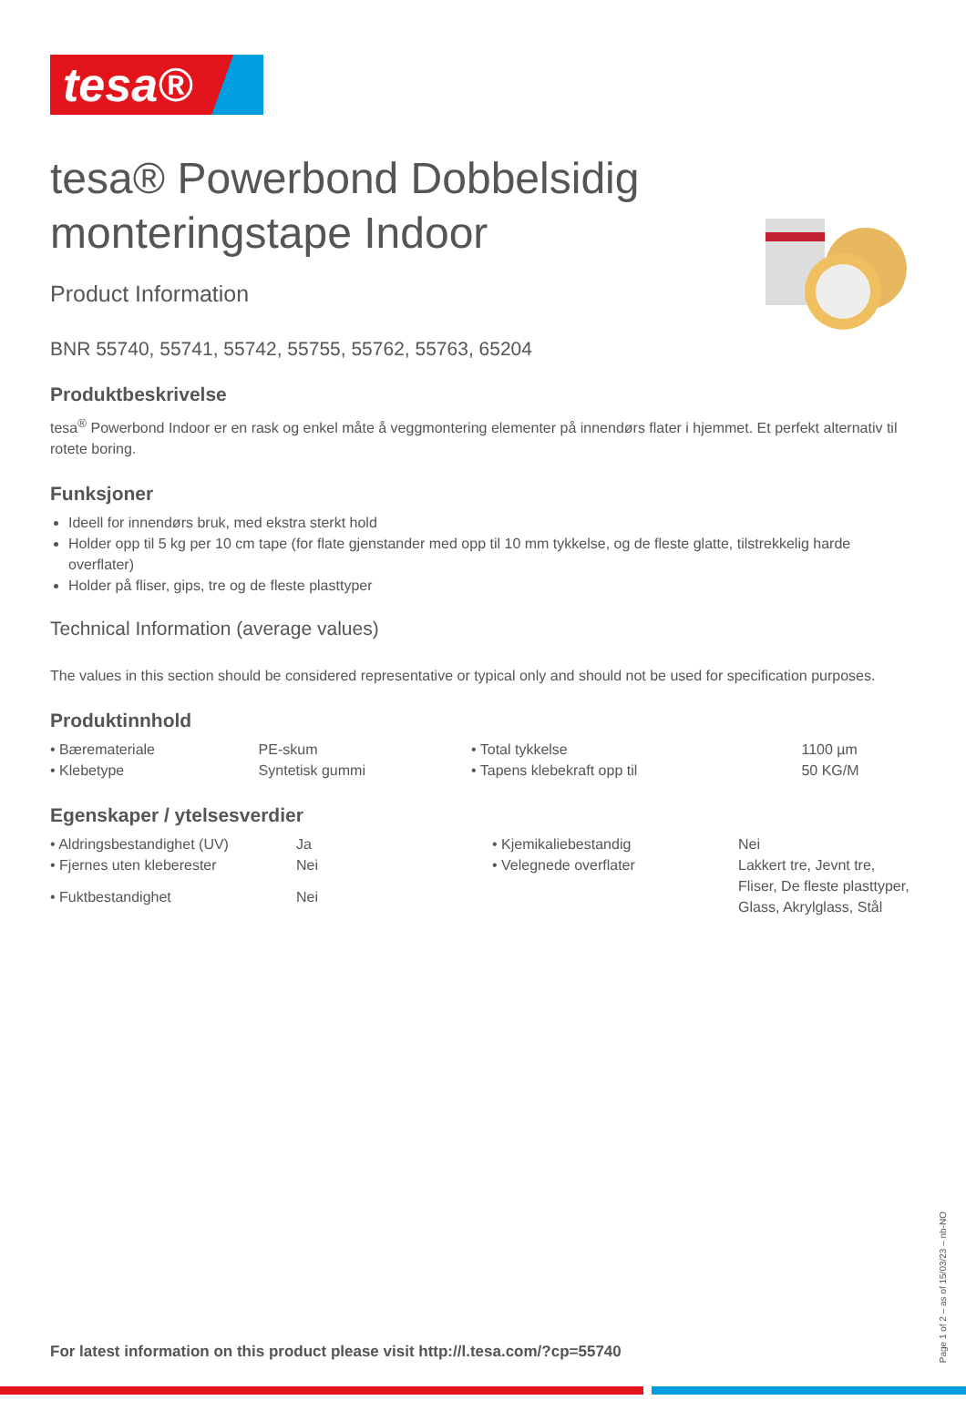tesa®
tesa® Powerbond Dobbelsidig monteringstape Indoor
Product Information
BNR 55740, 55741, 55742, 55755, 55762, 55763, 65204
Produktbeskrivelse
tesa<sup>®</sup> Powerbond Indoor er en rask og enkel måte å veggmontering elementer på innendørs flater i hjemmet. Et perfekt alternativ til rotete boring.
Funksjoner
Ideell for innendørs bruk, med ekstra sterkt hold
Holder opp til 5 kg per 10 cm tape (for flate gjenstander med opp til 10 mm tykkelse, og de fleste glatte, tilstrekkelig harde overflater)
Holder på fliser, gips, tre og de fleste plasttyper
Technical Information (average values)
The values in this section should be considered representative or typical only and should not be used for specification purposes.
Produktinnhold
| • Bærematerialе | PE-skum | • Total tykkelse | 1100 µm |
| • Klebetype | Syntetisk gummi | • Tapens klebekraft opp til | 50 KG/M |
Egenskaper / ytelsesverdier
| • Aldringsbestandighet (UV) | Ja | • Kjemikaliebestandig | Nei |
| • Fjernes uten kleberester | Nei | • Velegnede overflater | Lakkert tre, Jevnt tre, Fliser, De fleste plasttyper, Glass, Akrylglass, Stål |
| • Fuktbestandighet | Nei | | |
For latest information on this product please visit http://l.tesa.com/?cp=55740
Page 1 of 2 – as of 15/03/23 – nb-NO